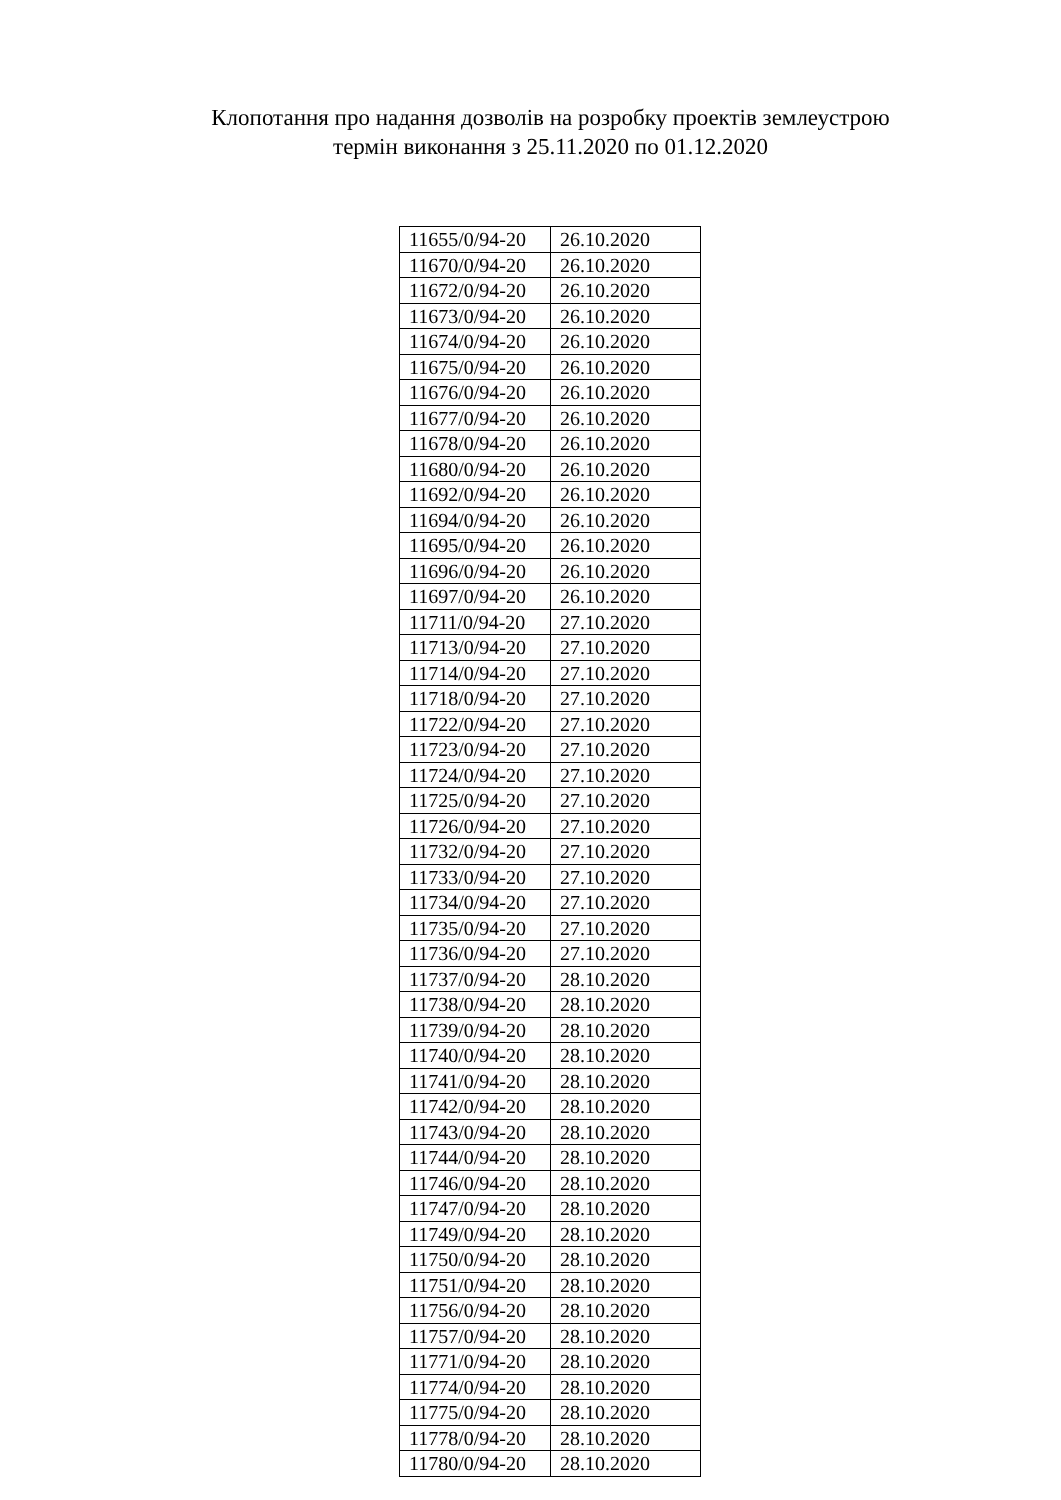Клопотання про надання дозволів на розробку проектів землеустрою
термін виконання з 25.11.2020 по 01.12.2020
| 11655/0/94-20 | 26.10.2020 |
| 11670/0/94-20 | 26.10.2020 |
| 11672/0/94-20 | 26.10.2020 |
| 11673/0/94-20 | 26.10.2020 |
| 11674/0/94-20 | 26.10.2020 |
| 11675/0/94-20 | 26.10.2020 |
| 11676/0/94-20 | 26.10.2020 |
| 11677/0/94-20 | 26.10.2020 |
| 11678/0/94-20 | 26.10.2020 |
| 11680/0/94-20 | 26.10.2020 |
| 11692/0/94-20 | 26.10.2020 |
| 11694/0/94-20 | 26.10.2020 |
| 11695/0/94-20 | 26.10.2020 |
| 11696/0/94-20 | 26.10.2020 |
| 11697/0/94-20 | 26.10.2020 |
| 11711/0/94-20 | 27.10.2020 |
| 11713/0/94-20 | 27.10.2020 |
| 11714/0/94-20 | 27.10.2020 |
| 11718/0/94-20 | 27.10.2020 |
| 11722/0/94-20 | 27.10.2020 |
| 11723/0/94-20 | 27.10.2020 |
| 11724/0/94-20 | 27.10.2020 |
| 11725/0/94-20 | 27.10.2020 |
| 11726/0/94-20 | 27.10.2020 |
| 11732/0/94-20 | 27.10.2020 |
| 11733/0/94-20 | 27.10.2020 |
| 11734/0/94-20 | 27.10.2020 |
| 11735/0/94-20 | 27.10.2020 |
| 11736/0/94-20 | 27.10.2020 |
| 11737/0/94-20 | 28.10.2020 |
| 11738/0/94-20 | 28.10.2020 |
| 11739/0/94-20 | 28.10.2020 |
| 11740/0/94-20 | 28.10.2020 |
| 11741/0/94-20 | 28.10.2020 |
| 11742/0/94-20 | 28.10.2020 |
| 11743/0/94-20 | 28.10.2020 |
| 11744/0/94-20 | 28.10.2020 |
| 11746/0/94-20 | 28.10.2020 |
| 11747/0/94-20 | 28.10.2020 |
| 11749/0/94-20 | 28.10.2020 |
| 11750/0/94-20 | 28.10.2020 |
| 11751/0/94-20 | 28.10.2020 |
| 11756/0/94-20 | 28.10.2020 |
| 11757/0/94-20 | 28.10.2020 |
| 11771/0/94-20 | 28.10.2020 |
| 11774/0/94-20 | 28.10.2020 |
| 11775/0/94-20 | 28.10.2020 |
| 11778/0/94-20 | 28.10.2020 |
| 11780/0/94-20 | 28.10.2020 |